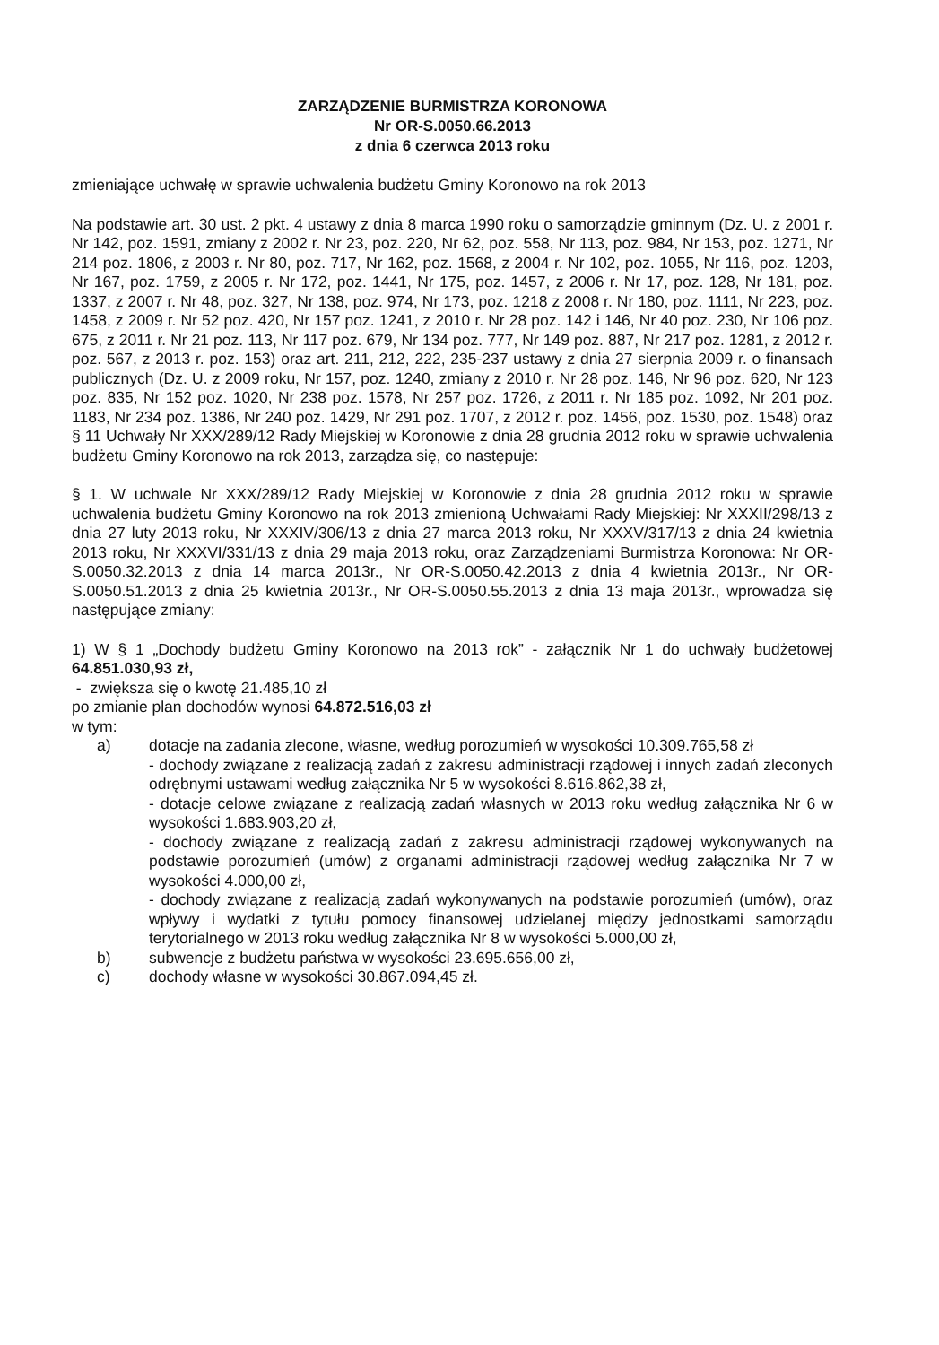ZARZĄDZENIE BURMISTRZA KORONOWA
Nr OR-S.0050.66.2013
z dnia 6 czerwca 2013 roku
zmieniające uchwałę w sprawie uchwalenia budżetu Gminy Koronowo na rok 2013
Na podstawie art. 30 ust. 2 pkt. 4 ustawy z dnia 8 marca 1990 roku o samorządzie gminnym (Dz. U. z 2001 r. Nr 142, poz. 1591, zmiany z 2002 r. Nr 23, poz. 220, Nr 62, poz. 558, Nr 113, poz. 984, Nr 153, poz. 1271, Nr 214 poz. 1806, z 2003 r. Nr 80, poz. 717, Nr 162, poz. 1568, z 2004 r. Nr 102, poz. 1055, Nr 116, poz. 1203, Nr 167, poz. 1759, z 2005 r. Nr 172, poz. 1441, Nr 175, poz. 1457, z 2006 r. Nr 17, poz. 128, Nr 181, poz. 1337, z 2007 r. Nr 48, poz. 327, Nr 138, poz. 974, Nr 173, poz. 1218 z 2008 r. Nr 180, poz. 1111, Nr 223, poz. 1458, z 2009 r. Nr 52 poz. 420, Nr 157 poz. 1241, z 2010 r. Nr 28 poz. 142 i 146, Nr 40 poz. 230, Nr 106 poz. 675, z 2011 r. Nr 21 poz. 113, Nr 117 poz. 679, Nr 134 poz. 777, Nr 149 poz. 887, Nr 217 poz. 1281, z 2012 r. poz. 567, z 2013 r. poz. 153) oraz art. 211, 212, 222, 235-237 ustawy z dnia 27 sierpnia 2009 r. o finansach publicznych (Dz. U. z 2009 roku, Nr 157, poz. 1240, zmiany z 2010 r. Nr 28 poz. 146, Nr 96 poz. 620, Nr 123 poz. 835, Nr 152 poz. 1020, Nr 238 poz. 1578, Nr 257 poz. 1726, z 2011 r. Nr 185 poz. 1092, Nr 201 poz. 1183, Nr 234 poz. 1386, Nr 240 poz. 1429, Nr 291 poz. 1707, z 2012 r. poz. 1456, poz. 1530, poz. 1548) oraz § 11 Uchwały Nr XXX/289/12 Rady Miejskiej w Koronowie z dnia 28 grudnia 2012 roku w sprawie uchwalenia budżetu Gminy Koronowo na rok 2013, zarządza się, co następuje:
§ 1. W uchwale Nr XXX/289/12 Rady Miejskiej w Koronowie z dnia 28 grudnia 2012 roku w sprawie uchwalenia budżetu Gminy Koronowo na rok 2013 zmienioną Uchwałami Rady Miejskiej: Nr XXXII/298/13 z dnia 27 luty 2013 roku, Nr XXXIV/306/13 z dnia 27 marca 2013 roku, Nr XXXV/317/13 z dnia 24 kwietnia 2013 roku, Nr XXXVI/331/13 z dnia 29 maja 2013 roku, oraz Zarządzeniami Burmistrza Koronowa: Nr OR-S.0050.32.2013 z dnia 14 marca 2013r., Nr OR-S.0050.42.2013 z dnia 4 kwietnia 2013r., Nr OR-S.0050.51.2013 z dnia 25 kwietnia 2013r., Nr OR-S.0050.55.2013 z dnia 13 maja 2013r., wprowadza się następujące zmiany:
1) W § 1 „Dochody budżetu Gminy Koronowo na 2013 rok” - załącznik Nr 1 do uchwały budżetowej 64.851.030,93 zł,
- zwiększa się o kwotę 21.485,10 zł
po zmianie plan dochodów wynosi 64.872.516,03 zł
w tym:
a) dotacje na zadania zlecone, własne, według porozumień w wysokości 10.309.765,58 zł
- dochody związane z realizacją zadań z zakresu administracji rządowej i innych zadań zleconych odrębnymi ustawami według załącznika Nr 5 w wysokości 8.616.862,38 zł,
- dotacje celowe związane z realizacją zadań własnych w 2013 roku według załącznika Nr 6 w wysokości 1.683.903,20 zł,
- dochody związane z realizacją zadań z zakresu administracji rządowej wykonywanych na podstawie porozumień (umów) z organami administracji rządowej według załącznika Nr 7 w wysokości 4.000,00 zł,
- dochody związane z realizacją zadań wykonywanych na podstawie porozumień (umów), oraz wpływy i wydatki z tytułu pomocy finansowej udzielanej między jednostkami samorządu terytorialnego w 2013 roku według załącznika Nr 8 w wysokości 5.000,00 zł,
b) subwencje z budżetu państwa w wysokości 23.695.656,00 zł,
c) dochody własne w wysokości 30.867.094,45 zł.